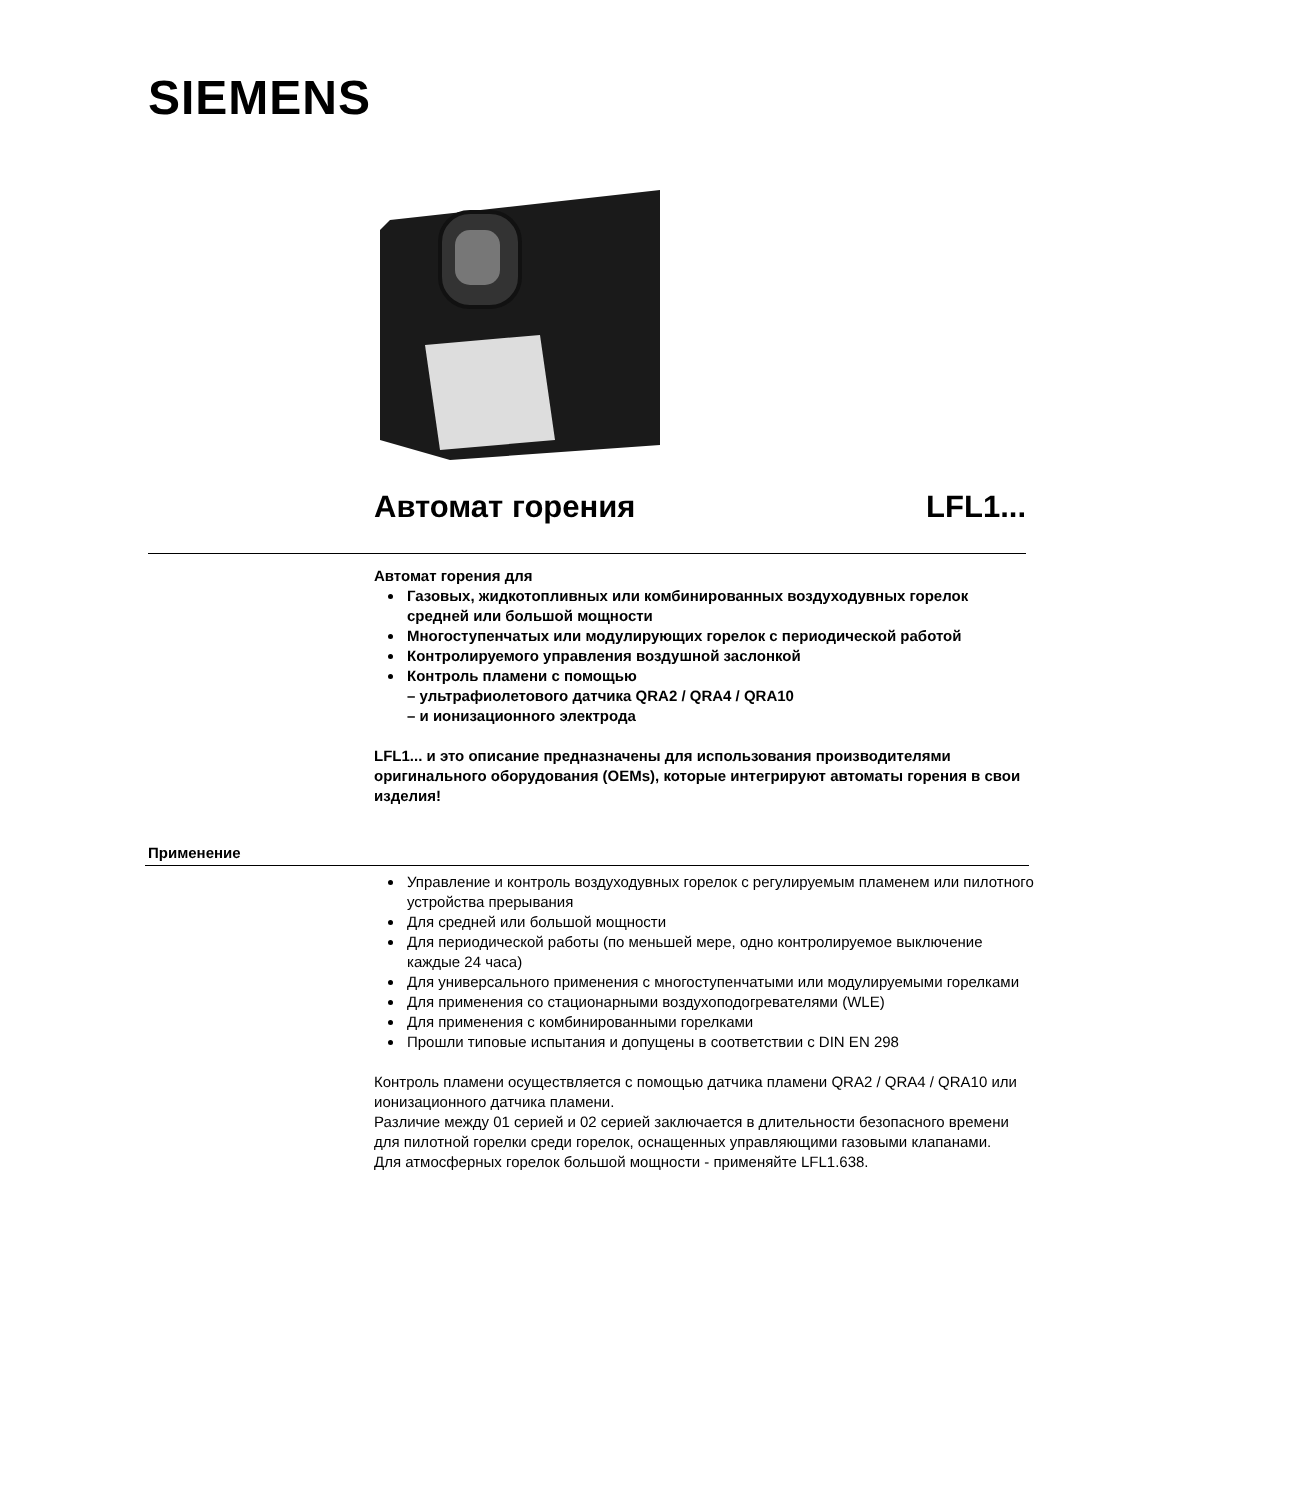SIEMENS
Автомат горения LFL1...
Автомат горения для
Газовых, жидкотопливных или комбинированных воздуходувных горелок средней или большой мощности
Многоступенчатых или модулирующих горелок с периодической работой
Контролируемого управления воздушной заслонкой
Контроль пламени с помощью
– ультрафиолетового датчика QRA2 / QRA4 / QRA10
– и ионизационного электрода
LFL1... и это описание предназначены для использования производителями оригинального оборудования (OEMs), которые интегрируют автоматы горения в свои изделия!
Применение
Управление и контроль воздуходувных горелок с регулируемым пламенем или пилотного устройства прерывания
Для средней или большой мощности
Для периодической работы (по меньшей мере, одно контролируемое выключение каждые 24 часа)
Для универсального применения с многоступенчатыми или модулируемыми горелками
Для применения со стационарными воздухоподогревателями (WLE)
Для применения с комбинированными горелками
Прошли типовые испытания и допущены в соответствии с DIN EN 298
Контроль пламени осуществляется с помощью датчика пламени QRA2 / QRA4 / QRA10 или ионизационного датчика пламени.
Различие между 01 серией и 02 серией заключается в длительности безопасного времени для пилотной горелки среди горелок, оснащенных управляющими газовыми клапанами.
Для атмосферных горелок большой мощности - применяйте LFL1.638.